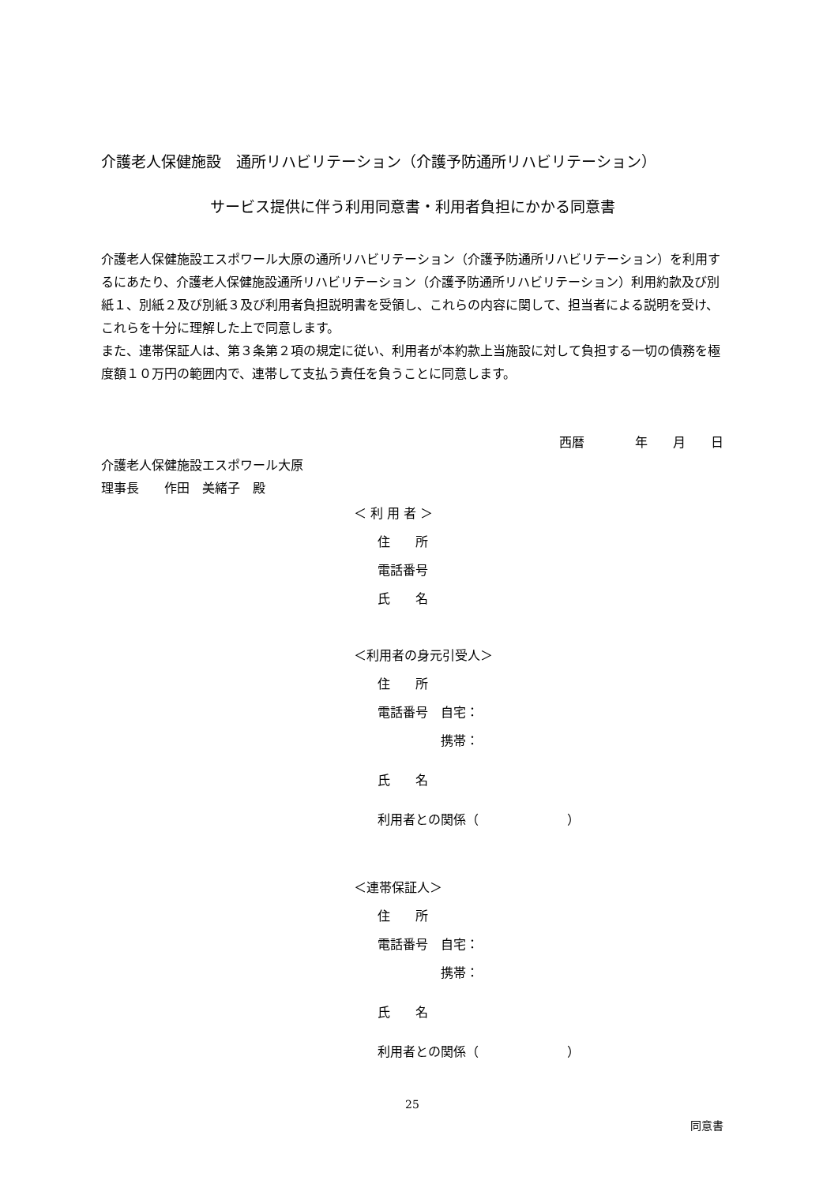介護老人保健施設　通所リハビリテーション（介護予防通所リハビリテーション）
サービス提供に伴う利用同意書・利用者負担にかかる同意書
介護老人保健施設エスポワール大原の通所リハビリテーション（介護予防通所リハビリテーション）を利用するにあたり、介護老人保健施設通所リハビリテーション（介護予防通所リハビリテーション）利用約款及び別紙１、別紙２及び別紙３及び利用者負担説明書を受領し、これらの内容に関して、担当者による説明を受け、これらを十分に理解した上で同意します。
また、連帯保証人は、第３条第２項の規定に従い、利用者が本約款上当施設に対して負担する一切の債務を極度額１０万円の範囲内で、連帯して支払う責任を負うことに同意します。
西暦　　　　年　　月　　日
介護老人保健施設エスポワール大原
理事長　　作田　美緒子　殿
＜ 利 用 者 ＞
住　　所
電話番号
氏　　名
＜利用者の身元引受人＞
住　　所
電話番号　自宅：
　　　　　携帯：
氏　　名
利用者との関係（　　　　　　　）
＜連帯保証人＞
住　　所
電話番号　自宅：
　　　　　携帯：
氏　　名
利用者との関係（　　　　　　　）
25
同意書